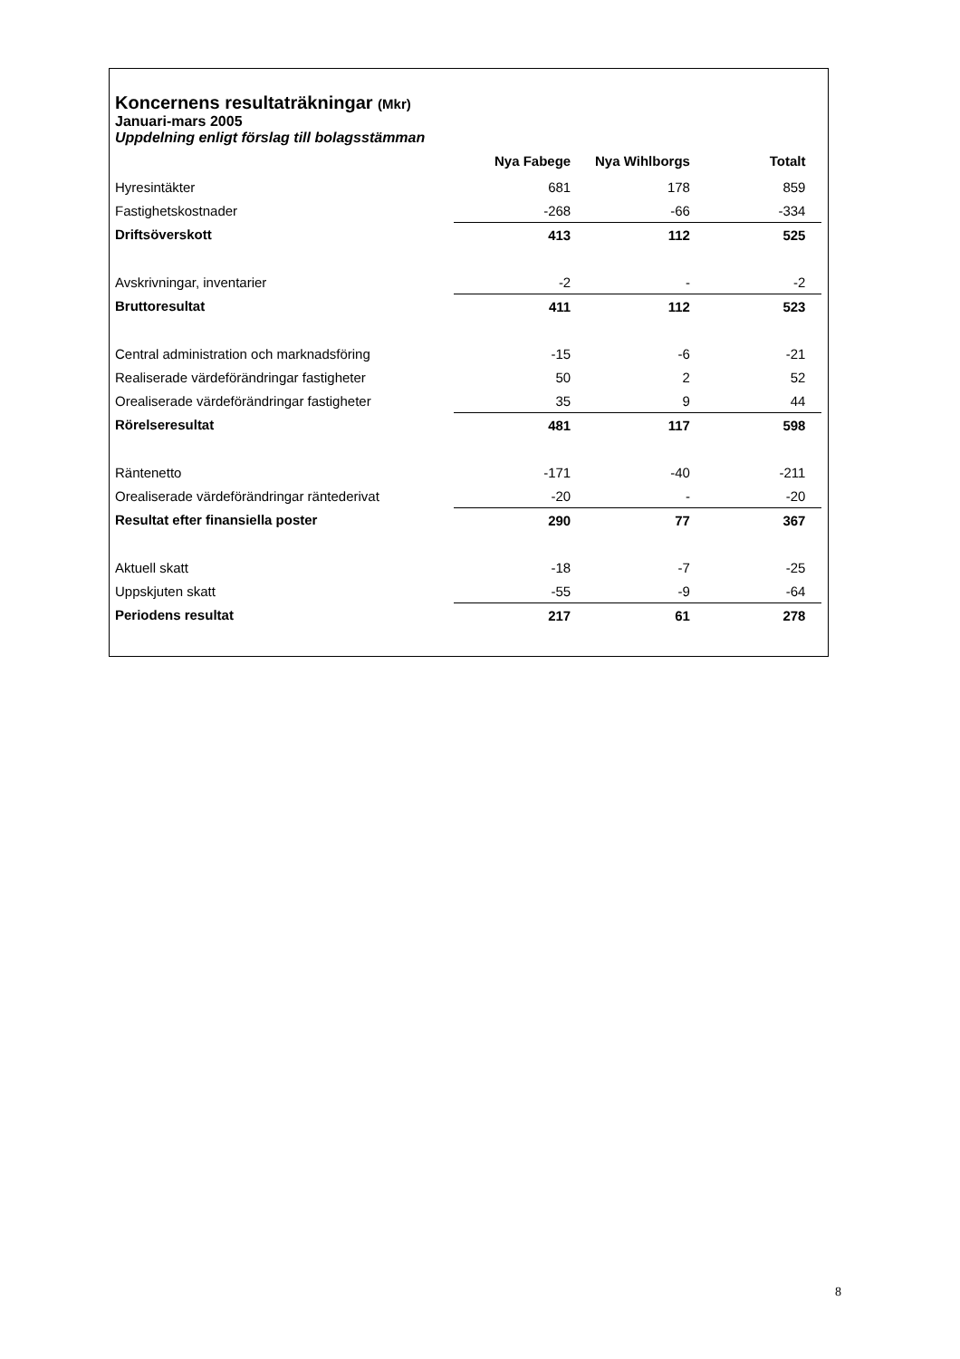Koncernens resultaträkningar (Mkr)
Januari-mars 2005
Uppdelning enligt förslag till bolagsstämman
| | Nya Fabege | Nya Wihlborgs | Totalt | |
| --- | --- | --- | --- | --- |
| Hyresintäkter | 681 | 178 | 859 | |
| Fastighetskostnader | -268 | -66 | -334 | |
| Driftsöverskott | 413 | 112 | 525 | |
| Avskrivningar, inventarier | -2 | - | -2 | |
| Bruttoresultat | 411 | 112 | 523 | |
| Central administration och marknadsföring | -15 | -6 | -21 | |
| Realiserade värdeförändringar fastigheter | 50 | 2 | 52 | |
| Orealiserade värdeförändringar fastigheter | 35 | 9 | 44 | |
| Rörelseresultat | 481 | 117 | 598 | |
| Räntenetto | -171 | -40 | -211 | |
| Orealiserade värdeförändringar räntederivat | -20 | - | -20 | |
| Resultat efter finansiella poster | 290 | 77 | 367 | |
| Aktuell skatt | -18 | -7 | -25 | |
| Uppskjuten skatt | -55 | -9 | -64 | |
| Periodens resultat | 217 | 61 | 278 | |
8